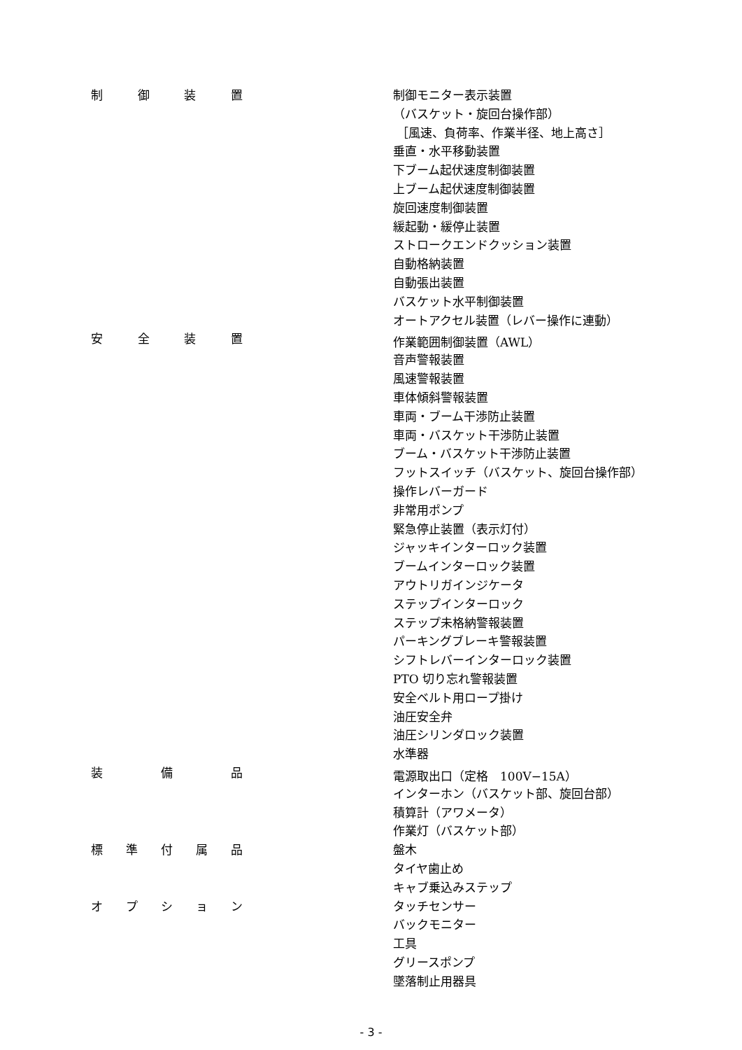| 制 御 装 置 | | 制御モニター表示装置 |
| | | （バスケット・旋回台操作部） |
| | | ［風速、負荷率、作業半径、地上高さ］ |
| | | 垂直・水平移動装置 |
| | | 下ブーム起伏速度制御装置 |
| | | 上ブーム起伏速度制御装置 |
| | | 旋回速度制御装置 |
| | | 緩起動・緩停止装置 |
| | | ストロークエンドクッション装置 |
| | | 自動格納装置 |
| | | 自動張出装置 |
| | | バスケット水平制御装置 |
| | | オートアクセル装置（レバー操作に連動） |
| 安 全 装 置 | | 作業範囲制御装置（AWL） |
| | | 音声警報装置 |
| | | 風速警報装置 |
| | | 車体傾斜警報装置 |
| | | 車両・ブーム干渉防止装置 |
| | | 車両・バスケット干渉防止装置 |
| | | ブーム・バスケット干渉防止装置 |
| | | フットスイッチ（バスケット、旋回台操作部） |
| | | 操作レバーガード |
| | | 非常用ポンプ |
| | | 緊急停止装置（表示灯付） |
| | | ジャッキインターロック装置 |
| | | ブームインターロック装置 |
| | | アウトリガインジケータ |
| | | ステップインターロック |
| | | ステップ未格納警報装置 |
| | | パーキングブレーキ警報装置 |
| | | シフトレバーインターロック装置 |
| | | PTO 切り忘れ警報装置 |
| | | 安全ベルト用ロープ掛け |
| | | 油圧安全弁 |
| | | 油圧シリンダロック装置 |
| | | 水準器 |
| 装 備 品 | | 電源取出口（定格 100V−15A） |
| | | インターホン（バスケット部、旋回台部） |
| | | 積算計（アワメータ） |
| | | 作業灯（バスケット部） |
| 標 準 付 属 品 | | 盤木 |
| | | タイヤ歯止め |
| | | キャブ乗込みステップ |
| オ プ シ ョ ン | | タッチセンサー |
| | | バックモニター |
| | | 工具 |
| | | グリースポンプ |
| | | 墜落制止用器具 |
- 3 -